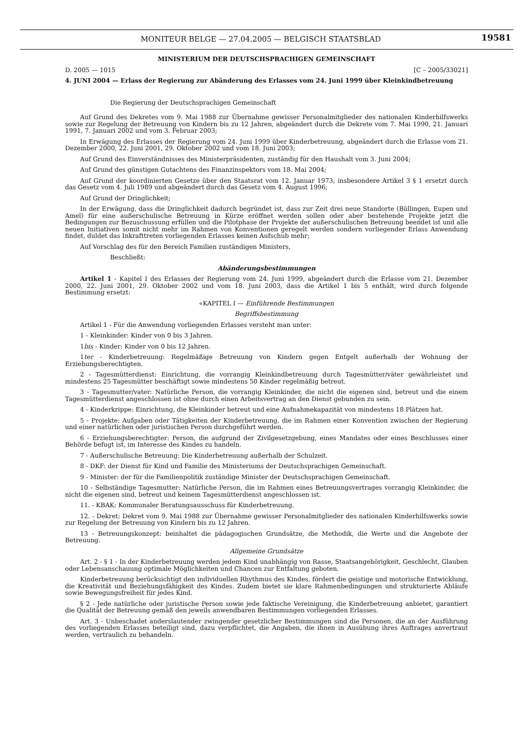MONITEUR BELGE — 27.04.2005 — BELGISCH STAATSBLAD 19581
MINISTERIUM DER DEUTSCHSPRACHIGEN GEMEINSCHAFT
D. 2005 — 1015 [C – 2005/33021]
4. JUNI 2004 — Erlass der Regierung zur Abänderung des Erlasses vom 24. Juni 1999 über Kleinkindbetreuung
Die Regierung der Deutschsprachigen Gemeinschaft
Auf Grund des Dekretes vom 9. Mai 1988 zur Übernahme gewisser Personalmitglieder des nationalen Kinderhilfswerks sowie zur Regelung der Betreuung von Kindern bis zu 12 Jahren, abgeändert durch die Dekrete vom 7. Mai 1990, 21. Januari 1991, 7. Januari 2002 und vom 3. Februar 2003;
In Erwägung des Erlasses der Regierung vom 24. Juni 1999 über Kinderbetreuung, abgeändert durch die Erlasse vom 21. Dezember 2000, 22. Juni 2001, 29. Oktober 2002 und vom 18. Juni 2003;
Auf Grund des Einverständnisses des Ministerpräsidenten, zuständig für den Haushalt vom 3. Juni 2004;
Auf Grund des günstigen Gutachtens des Finanzinspektors vom 18. Mai 2004;
Auf Grund der koordinierten Gesetze über den Staatsrat vom 12. Januar 1973, insbesondere Artikel 3 § 1 ersetzt durch das Gesetz vom 4. Juli 1989 und abgeändert durch das Gesetz vom 4. August 1996;
Auf Grund der Dringlichkeit;
In der Erwägung, dass die Dringlichkeit dadurch begründet ist, dass zur Zeit drei neue Standorte (Büllingen, Eupen und Amel) für eine außerschulische Betreuung in Kürze eröffnet werden sollen oder aber bestehende Projekte jetzt die Bedingungen zur Bezuschussung erfüllen und die Pilotphase der Projekte der außerschulischen Betreuung beendet ist und alle neuen Initiativen somit nicht mehr im Rahmen von Konventionen geregelt werden sondern vorliegender Erlass Anwendung findet, duldet das Inkrafttreten vorliegenden Erlasses keinen Aufschub mehr;
Auf Vorschlag des für den Bereich Familien zuständigen Ministers,
Beschließt:
Abänderungsbestimmungen
Artikel 1 - Kapitel I des Erlasses der Regierung vom 24. Juni 1999, abgeändert durch die Erlasse vom 21. Dezember 2000, 22. Juni 2001, 29. Oktober 2002 und vom 18. Juni 2003, dass die Artikel 1 bis 5 enthält, wird durch folgende Bestimmung ersetzt:
«KAPITEL I — Einführende Bestimmungen
Begriffsbestimmung
Artikel 1 - Für die Anwendung vorliegenden Erlasses versteht man unter:
1 - Kleinkinder: Kinder von 0 bis 3 Jahren.
1bis - Kinder: Kinder von 0 bis 12 Jahren.
1ter - Kinderbetreuung: Regelmäßige Betreuung von Kindern gegen Entgelt außerhalb der Wohnung der Erziehungsberechtigten.
2 - Tagesmütterdienst: Einrichtung, die vorrangig Kleinkindbetreuung durch Tagesmütter/väter gewährleistet und mindestens 25 Tagesmütter beschäftigt sowie mindestens 50 Kinder regelmäßig betreut.
3 - Tagesmutter/vater: Natürliche Person, die vorrangig Kleinkinder, die nicht die eigenen sind, betreut und die einem Tagesmütterdienst angeschlossen ist ohne durch einen Arbeitsvertrag an den Dienst gebunden zu sein.
4 - Kinderkrippe: Einrichtung, die Kleinkinder betreut und eine Aufnahmekapazität von mindestens 18 Plätzen hat.
5 - Projekte: Aufgaben oder Tätigkeiten der Kinderbetreuung, die im Rahmen einer Konvention zwischen der Regierung und einer natürlichen oder juristischen Person durchgeführt werden.
6 - Erziehungsberechtigter: Person, die aufgrund der Zivilgesetzgebung, eines Mandates oder eines Beschlusses einer Behörde befugt ist, im Interesse des Kindes zu handeln.
7 - Außerschulische Betreuung: Die Kinderbetreuung außerhalb der Schulzeit.
8 - DKF: der Dienst für Kind und Familie des Ministeriums der Deutschsprachigen Gemeinschaft.
9 - Minister: der für die Familienpolitik zuständige Minister der Deutschsprachigen Gemeinschaft.
10 - Selbständige Tagesmutter: Natürliche Person, die im Rahmen eines Betreuungsvertrages vorrangig Kleinkinder, die nicht die eigenen sind, betreut und keinem Tagesmütterdienst angeschlossen ist.
11. - KBAK: Kommunaler Beratungsausschuss für Kinderbetreuung.
12. - Dekret: Dekret vom 9. Mai 1988 zur Übernahme gewisser Personalmitglieder des nationalen Kinderhilfswerks sowie zur Regelung der Betreuung von Kindern bis zu 12 Jahren.
13 - Betreuungskonzept: beinhaltet die pädagogischen Grundsätze, die Methodik, die Werte und die Angebote der Betreuung.
Allgemeine Grundsätze
Art. 2 - § 1 - In der Kinderbetreuung werden jedem Kind unabhängig von Rasse, Staatsangehörigkeit, Geschlecht, Glauben oder Lebensanschauung optimale Möglichkeiten und Chancen zur Entfaltung geboten.
Kinderbetreuung berücksichtigt den individuellen Rhythmus des Kindes, fördert die geistige und motorische Entwicklung, die Kreativität und Beziehungsfähigkeit des Kindes. Zudem bietet sie klare Rahmenbedingungen und strukturierte Abläufe sowie Bewegungsfreiheit für jedes Kind.
§ 2 - Jede natürliche oder juristische Person sowie jede faktische Vereinigung, die Kinderbetreuung anbietet, garantiert die Qualität der Betreuung gemäß den jeweils anwendbaren Bestimmungen vorliegenden Erlasses.
Art. 3 - Unbeschadet anderslautender zwingender gesetzlicher Bestimmungen sind die Personen, die an der Ausführung des vorliegenden Erlasses beteiligt sind, dazu verpflichtet, die Angaben, die ihnen in Ausübung ihres Auftrages anvertraut werden, vertraulich zu behandeln.